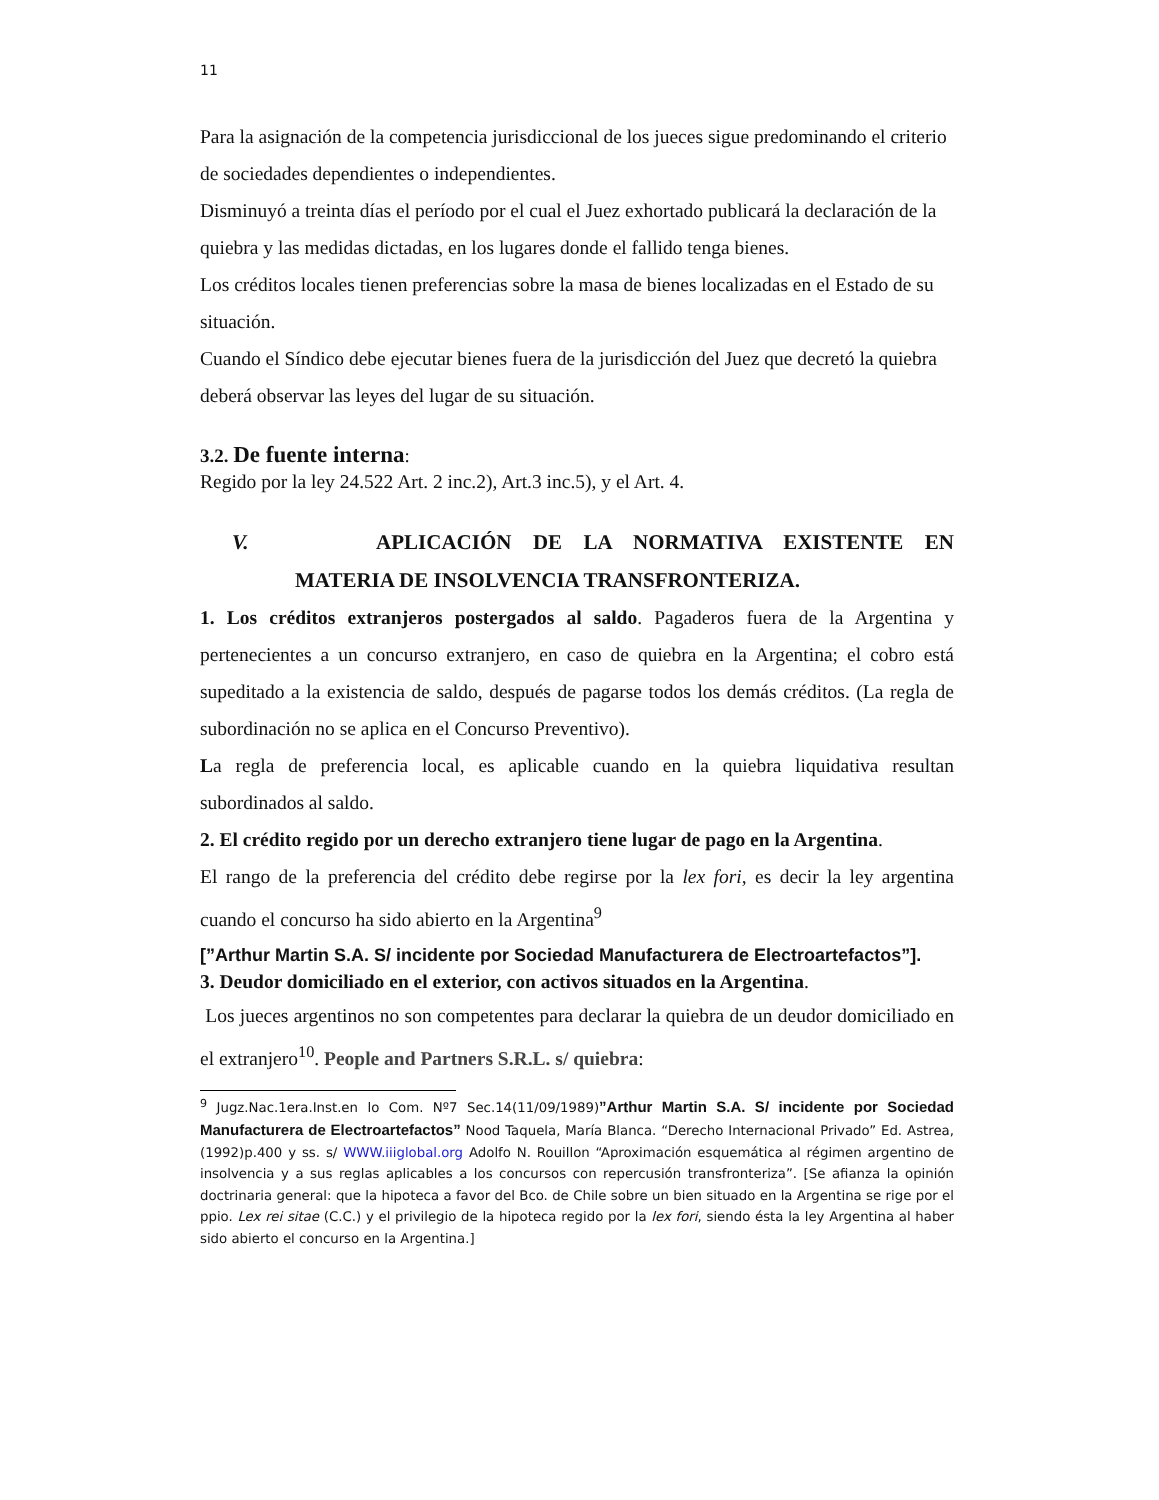11
Para la asignación de la competencia jurisdiccional de los jueces sigue predominando el criterio de sociedades dependientes o independientes.
Disminuyó a treinta días el período por el cual el Juez exhortado publicará la declaración de la quiebra y las medidas dictadas, en los lugares donde el fallido tenga bienes.
Los créditos locales tienen preferencias sobre la masa de bienes localizadas en el Estado de su situación.
Cuando el Síndico debe ejecutar bienes fuera de la jurisdicción del Juez que decretó la quiebra deberá observar las leyes del lugar de su situación.
3.2. De fuente interna:
Regido por la ley 24.522 Art. 2 inc.2), Art.3 inc.5), y el Art. 4.
V. APLICACIÓN DE LA NORMATIVA EXISTENTE EN
MATERIA DE INSOLVENCIA TRANSFRONTERIZA.
1. Los créditos extranjeros postergados al saldo. Pagaderos fuera de la Argentina y pertenecientes a un concurso extranjero, en caso de quiebra en la Argentina; el cobro está supeditado a la existencia de saldo, después de pagarse todos los demás créditos. (La regla de subordinación no se aplica en el Concurso Preventivo).
La regla de preferencia local, es aplicable cuando en la quiebra liquidativa resultan subordinados al saldo.
2. El crédito regido por un derecho extranjero tiene lugar de pago en la Argentina.
El rango de la preferencia del crédito debe regirse por la lex fori, es decir la ley argentina cuando el concurso ha sido abierto en la Argentina<sup>9</sup>
[”Arthur Martin S.A. S/ incidente por Sociedad Manufacturera de Electroartefactos”].
3. Deudor domiciliado en el exterior, con activos situados en la Argentina.
Los jueces argentinos no son competentes para declarar la quiebra de un deudor domiciliado en el extranjero<sup>10</sup>. People and Partners S.R.L. s/ quiebra:
<sup>9</sup> Jugz.Nac.1era.Inst.en lo Com. Nº7 Sec.14(11/09/1989)”Arthur Martin S.A. S/ incidente por Sociedad Manufacturera de Electroartefactos” Nood Taquela, María Blanca. “Derecho Internacional Privado” Ed. Astrea, (1992)p.400 y ss. s/ WWW.iiiglobal.org Adolfo N. Rouillon “Aproximación esquemática al régimen argentino de insolvencia y a sus reglas aplicables a los concursos con repercusión transfronteriza”. [Se afianza la opinión doctrinaria general: que la hipoteca a favor del Bco. de Chile sobre un bien situado en la Argentina se rige por el ppio. Lex rei sitae (C.C.) y el privilegio de la hipoteca regido por la lex fori, siendo ésta la ley Argentina al haber sido abierto el concurso en la Argentina.]